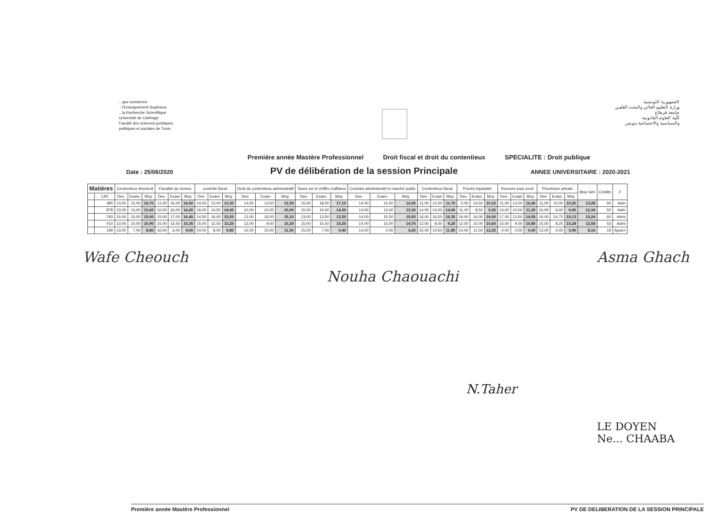...que tunisienne
...l'Enseignement Supérieur,
...la Recherche Scientifique
Université de Carthage
Faculté des sciences juridiques,
politiques et sociales de Tunis
الجمهورية التونسية
وزارة التعليم العالي والبحث العلمي
جامعة قرطاج
كلّية العلوم القانونية
والسياسية والاجتماعية بتونس
Premiére année Mastère Professionnel Droit fiscal et droit du contentieux SPECIALITE : Droit publique
Date : 25/06/2020 PV de délibération de la session Principale ANNEE UNIVERSITAIRE : 2020-2021
| Matières | | Contentieux électoral | | | Fiscalité du revenu | | | contrôle fiscal | | | Droit du contentieux administratif | | | Taxes sur le chiffre d'affaires | | | Contrats administratif et marché public | | | Contentieux fiscal | | | Procès équitable | | | Recours pour excé | | | Procédure pénale | | | Moy Gén | Crédits | F |
| --- | --- | --- | --- | --- | --- | --- | --- | --- | --- | --- | --- | --- | --- | --- | --- | --- | --- | --- | --- | --- | --- | --- | --- | --- | --- | --- | --- | --- | --- | --- | --- | --- | --- | --- |
| | CIN | Dev. | Exam. | Moy. | Dev. | Exam | Moy. | Dev. | Exam. | Moy. | Dev. | Exam | Moy. | Dev. | Exam. | Moy. | Dev. | Exam. | Moy. | Dev. | Exam | Moy. | Dev. | Exam. | Moy. | Dev. | Exam | Moy. | Dev. | Exam. | Moy. | | | |
| | 480 | 14,00 | 15,00 | 14,70 | 11,00 | 16,00 | 14,50 | 14,00 | 13,00 | 13,30 | 14,00 | 13,00 | 13,30 | 15,00 | 18,00 | 17,10 | 14,00 | 14,50 | 14,35 | 11,00 | 12,00 | 11,70 | 0,00 | 14,50 | 10,15 | 11,00 | 13,00 | 12,40 | 11,00 | 10,00 | 10,30 | 13,28 | 60 | Adm |
| | 878 | 13,00 | 13,00 | 13,00 | 10,00 | 16,00 | 14,20 | 16,00 | 14,50 | 14,95 | 10,00 | 10,00 | 10,00 | 15,00 | 14,00 | 14,30 | 14,00 | 13,00 | 13,30 | 14,00 | 14,00 | 14,00 | 11,00 | 8,50 | 9,25 | 14,00 | 10,00 | 11,20 | 16,00 | 6,00 | 9,00 | 12,34 | 50 | Adm |
| | 793 | 15,00 | 15,00 | 15,00 | 15,00 | 17,00 | 16,40 | 14,50 | 16,00 | 15,55 | 13,00 | 16,00 | 15,10 | 13,00 | 13,50 | 13,35 | 14,00 | 15,50 | 15,05 | 16,00 | 16,50 | 16,35 | 16,00 | 16,00 | 16,00 | 17,00 | 13,50 | 14,55 | 16,00 | 14,75 | 15,13 | 15,24 | 60 | Admi |
| | 410 | 13,00 | 10,00 | 10,90 | 15,00 | 15,50 | 15,35 | 15,00 | 12,50 | 13,25 | 13,00 | 9,00 | 10,20 | 15,00 | 15,50 | 15,35 | 14,00 | 15,00 | 14,70 | 12,00 | 8,00 | 9,20 | 12,00 | 10,00 | 10,60 | 15,00 | 9,00 | 10,80 | 15,00 | 8,25 | 10,28 | 12,08 | 53 | Admi |
| | 199 | 13,00 | 7,00 | 8,80 | 16,00 | 6,00 | 9,00 | 14,00 | 8,00 | 9,80 | 15,00 | 10,00 | 11,50 | 15,00 | 7,00 | 9,40 | 14,00 | 0,00 | 4,20 | 15,00 | 10,50 | 11,85 | 14,00 | 11,50 | 12,25 | 0,00 | 0,00 | 0,00 | 13,00 | 0,00 | 3,90 | 8,16 | 19 | Ajourn |
Wafe Cheouch Nouha Chaouachi Asma Ghach
N.Taher
LE DOYEN
Ne... CHAABA
Premiére année Mastère Professionnel PV DE DELIBERATION DE LA SESSION PRINCIPALE